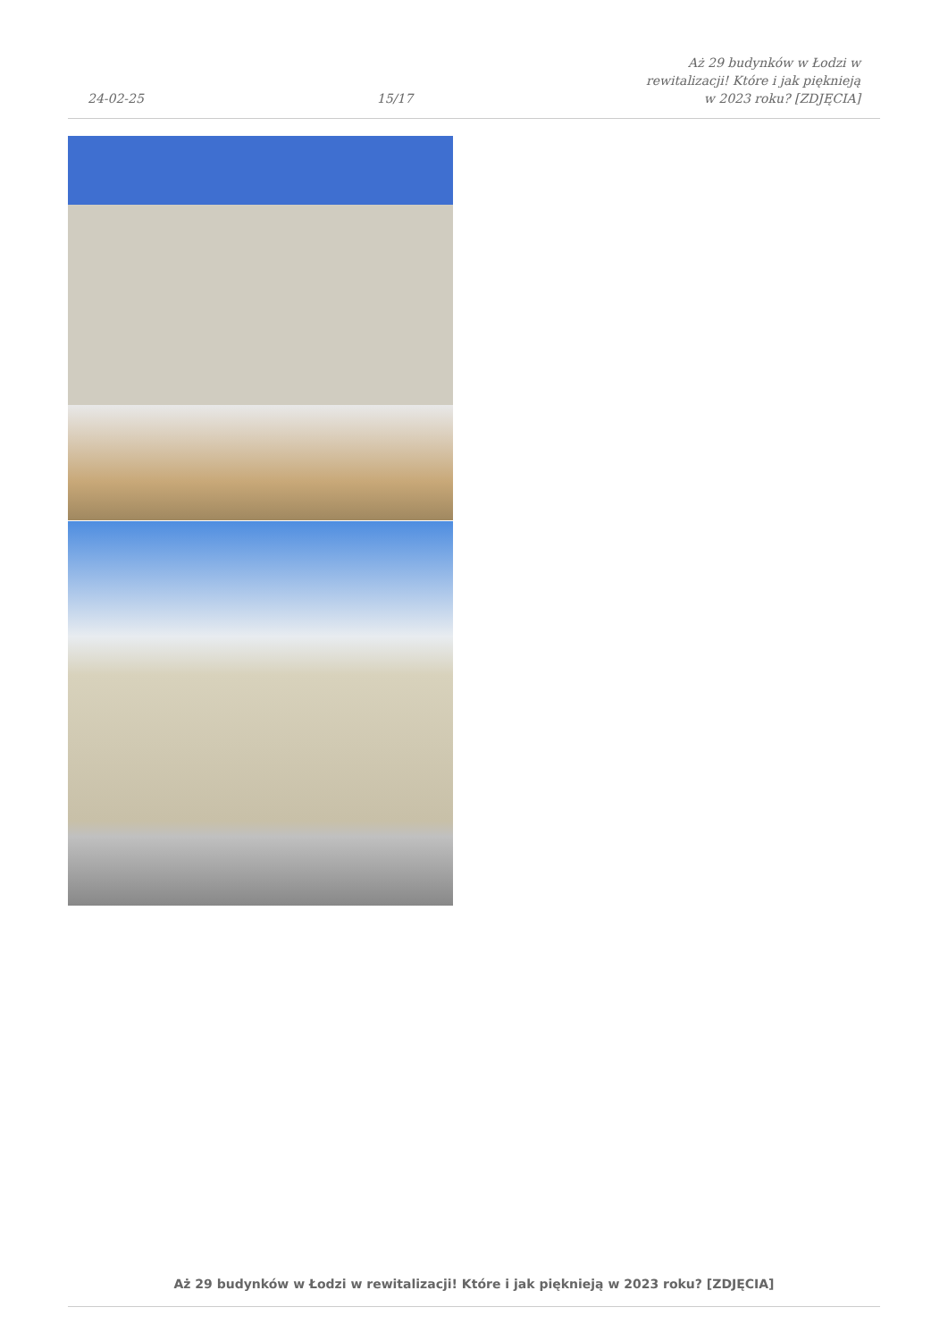24-02-25
15/17
Aż 29 budynków w Łodzi w rewitalizacji! Które i jak pięknieją w 2023 roku? [ZDJĘCIA]
Aż 29 budynków w Łodzi w rewitalizacji! Które i jak pięknieją w 2023 roku? [ZDJĘCIA]